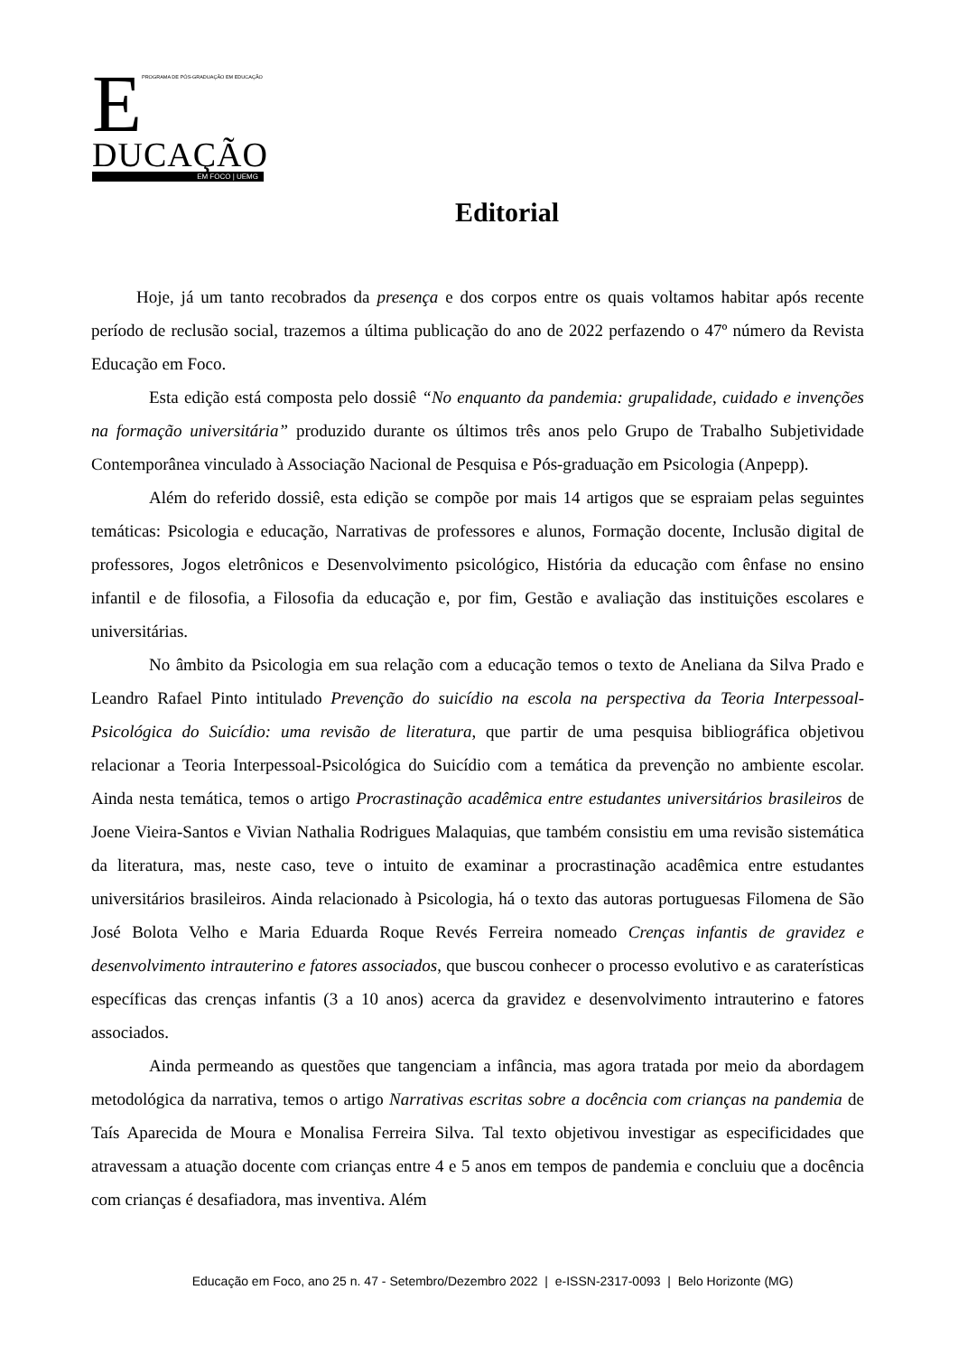E
PROGRAMA DE PÓS-GRADUAÇÃO EM EDUCAÇÃO
DUCAÇÃO
EM FOCO | UEMG
Editorial
Hoje, já um tanto recobrados da presença e dos corpos entre os quais voltamos habitar após recente período de reclusão social, trazemos a última publicação do ano de 2022 perfazendo o 47º número da Revista Educação em Foco.
Esta edição está composta pelo dossiê “No enquanto da pandemia: grupalidade, cuidado e invenções na formação universitária” produzido durante os últimos três anos pelo Grupo de Trabalho Subjetividade Contemporânea vinculado à Associação Nacional de Pesquisa e Pós-graduação em Psicologia (Anpepp).
Além do referido dossiê, esta edição se compõe por mais 14 artigos que se espraiam pelas seguintes temáticas: Psicologia e educação, Narrativas de professores e alunos, Formação docente, Inclusão digital de professores, Jogos eletrônicos e Desenvolvimento psicológico, História da educação com ênfase no ensino infantil e de filosofia, a Filosofia da educação e, por fim, Gestão e avaliação das instituições escolares e universitárias.
No âmbito da Psicologia em sua relação com a educação temos o texto de Aneliana da Silva Prado e Leandro Rafael Pinto intitulado Prevenção do suicídio na escola na perspectiva da Teoria Interpessoal-Psicológica do Suicídio: uma revisão de literatura, que partir de uma pesquisa bibliográfica objetivou relacionar a Teoria Interpessoal-Psicológica do Suicídio com a temática da prevenção no ambiente escolar. Ainda nesta temática, temos o artigo Procrastinação acadêmica entre estudantes universitários brasileiros de Joene Vieira-Santos e Vivian Nathalia Rodrigues Malaquias, que também consistiu em uma revisão sistemática da literatura, mas, neste caso, teve o intuito de examinar a procrastinação acadêmica entre estudantes universitários brasileiros. Ainda relacionado à Psicologia, há o texto das autoras portuguesas Filomena de São José Bolota Velho e Maria Eduarda Roque Revés Ferreira nomeado Crenças infantis de gravidez e desenvolvimento intrauterino e fatores associados, que buscou conhecer o processo evolutivo e as caraterísticas específicas das crenças infantis (3 a 10 anos) acerca da gravidez e desenvolvimento intrauterino e fatores associados.
Ainda permeando as questões que tangenciam a infância, mas agora tratada por meio da abordagem metodológica da narrativa, temos o artigo Narrativas escritas sobre a docência com crianças na pandemia de Taís Aparecida de Moura e Monalisa Ferreira Silva. Tal texto objetivou investigar as especificidades que atravessam a atuação docente com crianças entre 4 e 5 anos em tempos de pandemia e concluiu que a docência com crianças é desafiadora, mas inventiva. Além
Educação em Foco, ano 25 n. 47 - Setembro/Dezembro 2022 | e-ISSN-2317-0093 | Belo Horizonte (MG)